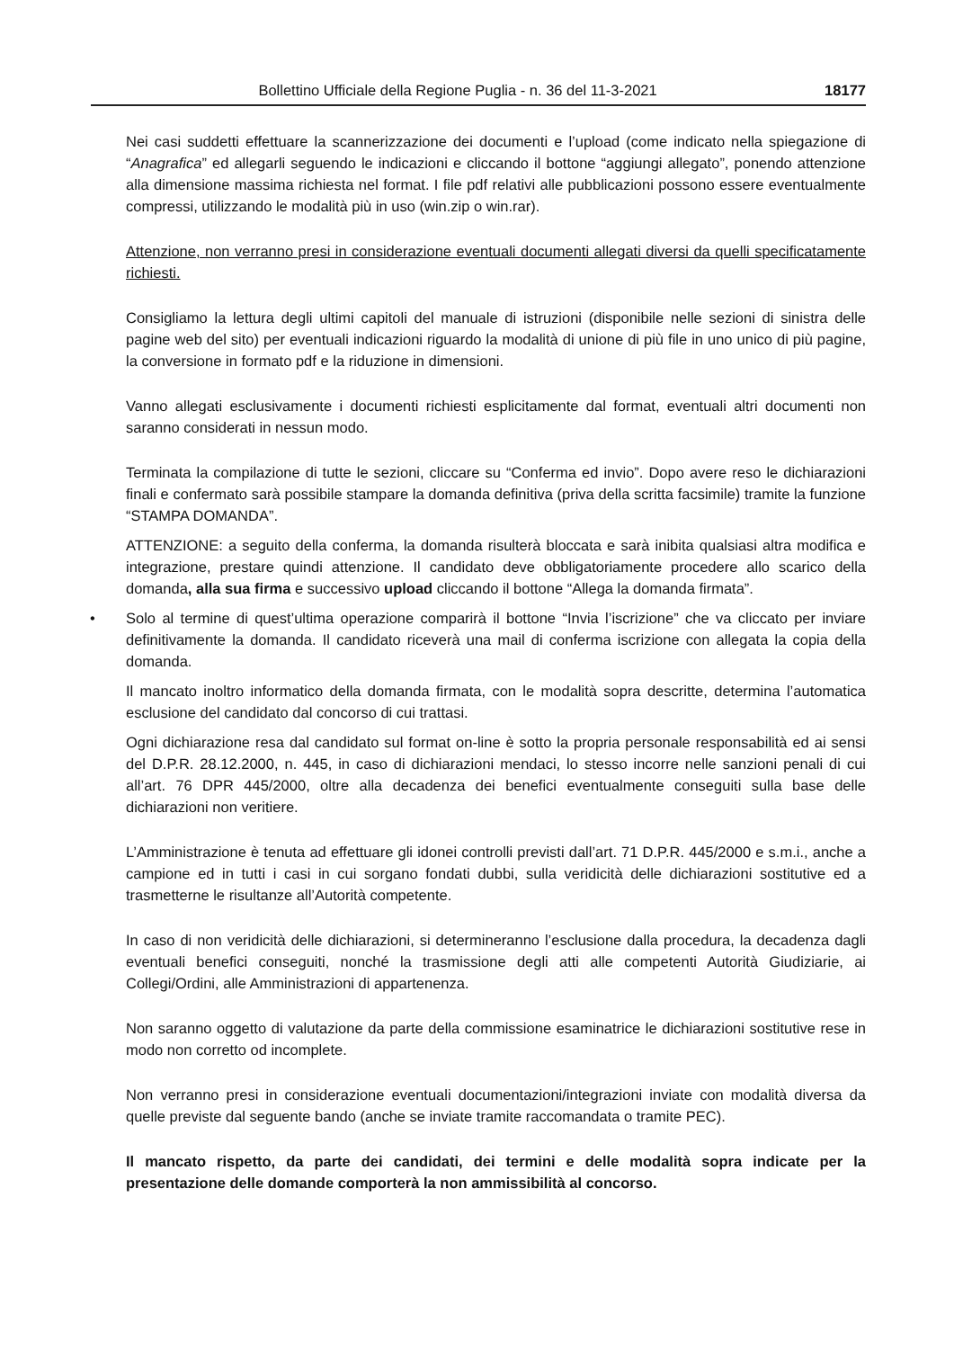Bollettino Ufficiale della Regione Puglia - n. 36 del 11-3-2021 18177
Nei casi suddetti effettuare la scannerizzazione dei documenti e l’upload (come indicato nella spiegazione di “Anagrafica” ed allegarli seguendo le indicazioni e cliccando il bottone “aggiungi allegato”, ponendo attenzione alla dimensione massima richiesta nel format. I file pdf relativi alle pubblicazioni possono essere eventualmente compressi, utilizzando le modalità più in uso (win.zip o win.rar).
Attenzione, non verranno presi in considerazione eventuali documenti allegati diversi da quelli specificatamente richiesti.
Consigliamo la lettura degli ultimi capitoli del manuale di istruzioni (disponibile nelle sezioni di sinistra delle pagine web del sito) per eventuali indicazioni riguardo la modalità di unione di più file in uno unico di più pagine, la conversione in formato pdf e la riduzione in dimensioni.
Vanno allegati esclusivamente i documenti richiesti esplicitamente dal format, eventuali altri documenti non saranno considerati in nessun modo.
Terminata la compilazione di tutte le sezioni, cliccare su “Conferma ed invio”. Dopo avere reso le dichiarazioni finali e confermato sarà possibile stampare la domanda definitiva (priva della scritta facsimile) tramite la funzione “STAMPA DOMANDA”.
ATTENZIONE: a seguito della conferma, la domanda risulterà bloccata e sarà inibita qualsiasi altra modifica e integrazione, prestare quindi attenzione. Il candidato deve obbligatoriamente procedere allo scarico della domanda, alla sua firma e successivo upload cliccando il bottone “Allega la domanda firmata”.
• Solo al termine di quest’ultima operazione comparirà il bottone “Invia l’iscrizione” che va cliccato per inviare definitivamente la domanda. Il candidato riceverà una mail di conferma iscrizione con allegata la copia della domanda.
Il mancato inoltro informatico della domanda firmata, con le modalità sopra descritte, determina l’automatica esclusione del candidato dal concorso di cui trattasi.
Ogni dichiarazione resa dal candidato sul format on-line è sotto la propria personale responsabilità ed ai sensi del D.P.R. 28.12.2000, n. 445, in caso di dichiarazioni mendaci, lo stesso incorre nelle sanzioni penali di cui all’art. 76 DPR 445/2000, oltre alla decadenza dei benefici eventualmente conseguiti sulla base delle dichiarazioni non veritiere.
L’Amministrazione è tenuta ad effettuare gli idonei controlli previsti dall’art. 71 D.P.R. 445/2000 e s.m.i., anche a campione ed in tutti i casi in cui sorgano fondati dubbi, sulla veridicità delle dichiarazioni sostitutive ed a trasmetterne le risultanze all’Autorità competente.
In caso di non veridicità delle dichiarazioni, si determineranno l’esclusione dalla procedura, la decadenza dagli eventuali benefici conseguiti, nonché la trasmissione degli atti alle competenti Autorità Giudiziarie, ai Collegi/Ordini, alle Amministrazioni di appartenenza.
Non saranno oggetto di valutazione da parte della commissione esaminatrice le dichiarazioni sostitutive rese in modo non corretto od incomplete.
Non verranno presi in considerazione eventuali documentazioni/integrazioni inviate con modalità diversa da quelle previste dal seguente bando (anche se inviate tramite raccomandata o tramite PEC).
Il mancato rispetto, da parte dei candidati, dei termini e delle modalità sopra indicate per la presentazione delle domande comporterà la non ammissibilità al concorso.